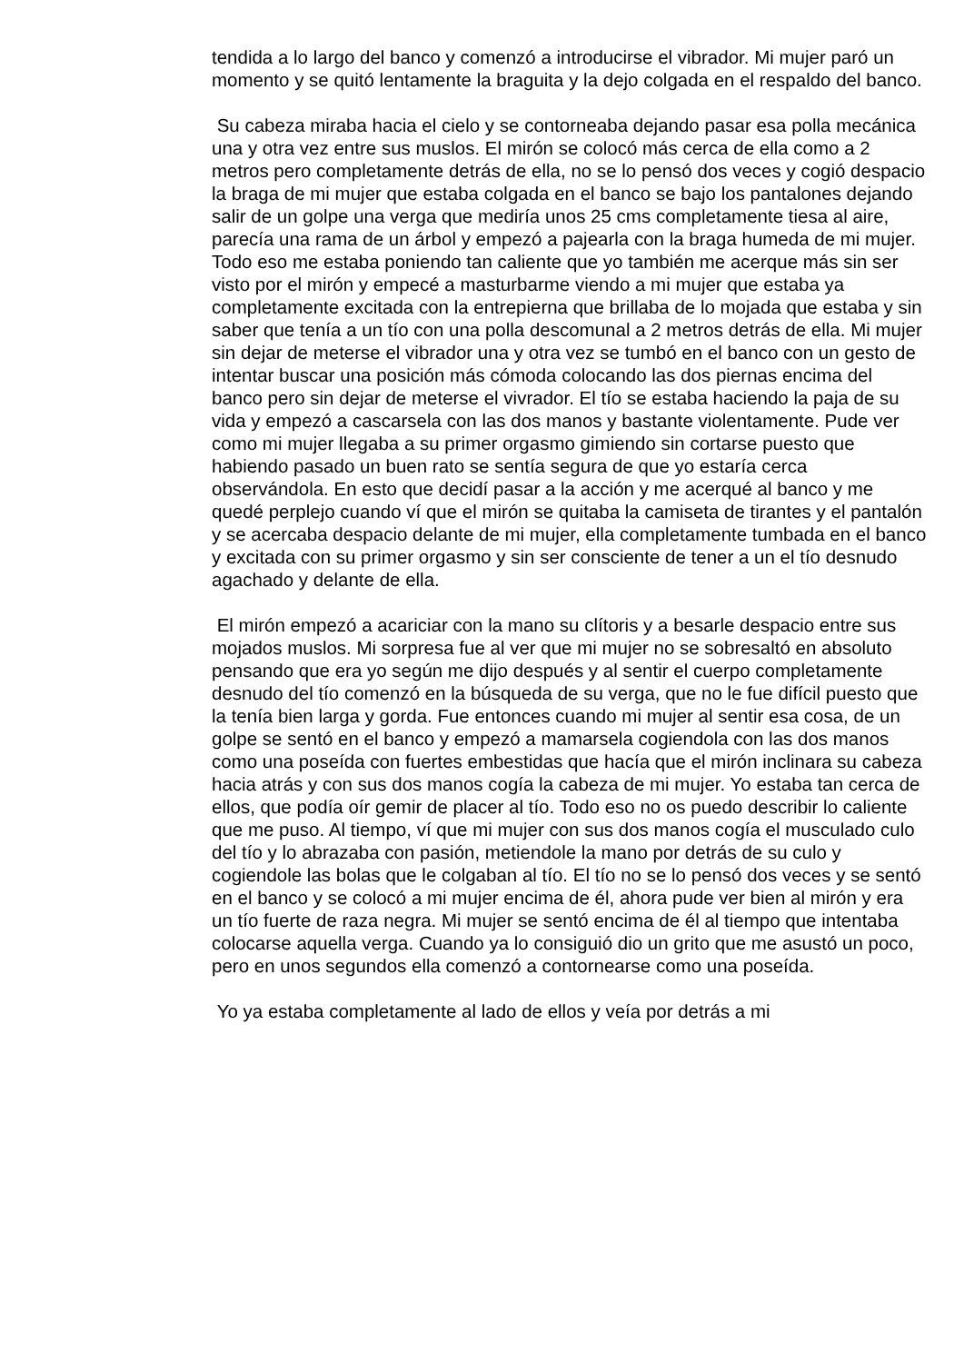tendida a lo largo del banco y comenzó a introducirse el vibrador. Mi mujer paró un momento y se quitó lentamente la braguita y la dejo colgada en el respaldo del banco.
Su cabeza miraba hacia el cielo y se contorneaba dejando pasar esa polla mecánica una y otra vez entre sus muslos. El mirón se colocó más cerca de ella como a 2 metros pero completamente detrás de ella, no se lo pensó dos veces y cogió despacio la braga de mi mujer que estaba colgada en el banco se bajo los pantalones dejando salir de un golpe una verga que mediría unos 25 cms completamente tiesa al aire, parecía una rama de un árbol y empezó a pajearla con la braga humeda de mi mujer. Todo eso me estaba poniendo tan caliente que yo también me acerque más sin ser visto por el mirón y empecé a masturbarme viendo a mi mujer que estaba ya completamente excitada con la entrepierna que brillaba de lo mojada que estaba y sin saber que tenía a un tío con una polla descomunal a 2 metros detrás de ella. Mi mujer sin dejar de meterse el vibrador una y otra vez se tumbó en el banco con un gesto de intentar buscar una posición más cómoda colocando las dos piernas encima del banco pero sin dejar de meterse el vivrador. El tío se estaba haciendo la paja de su vida y empezó a cascarsela con las dos manos y bastante violentamente. Pude ver como mi mujer llegaba a su primer orgasmo gimiendo sin cortarse puesto que habiendo pasado un buen rato se sentía segura de que yo estaría cerca observándola. En esto que decidí pasar a la acción y me acerqué al banco y me quedé perplejo cuando ví que el mirón se quitaba la camiseta de tirantes y el pantalón y se acercaba despacio delante de mi mujer, ella completamente tumbada en el banco y excitada con su primer orgasmo y sin ser consciente de tener a un el tío desnudo agachado y delante de ella.
El mirón empezó a acariciar con la mano su clítoris y a besarle despacio entre sus mojados muslos. Mi sorpresa fue al ver que mi mujer no se sobresaltó en absoluto pensando que era yo según me dijo después y al sentir el cuerpo completamente desnudo del tío comenzó en la búsqueda de su verga, que no le fue difícil puesto que la tenía bien larga y gorda. Fue entonces cuando mi mujer al sentir esa cosa, de un golpe se sentó en el banco y empezó a mamarsela cogiendola con las dos manos como una poseída con fuertes embestidas que hacía que el mirón inclinara su cabeza hacia atrás y con sus dos manos cogía la cabeza de mi mujer. Yo estaba tan cerca de ellos, que podía oír gemir de placer al tío. Todo eso no os puedo describir lo caliente que me puso. Al tiempo, ví que mi mujer con sus dos manos cogía el musculado culo del tío y lo abrazaba con pasión, metiendole la mano por detrás de su culo y cogiendole las bolas que le colgaban al tío. El tío no se lo pensó dos veces y se sentó en el banco y se colocó a mi mujer encima de él, ahora pude ver bien al mirón y era un tío fuerte de raza negra. Mi mujer se sentó encima de él al tiempo que intentaba colocarse aquella verga. Cuando ya lo consiguió dio un grito que me asustó un poco, pero en unos segundos ella comenzó a contornearse como una poseída.
Yo ya estaba completamente al lado de ellos y veía por detrás a mi